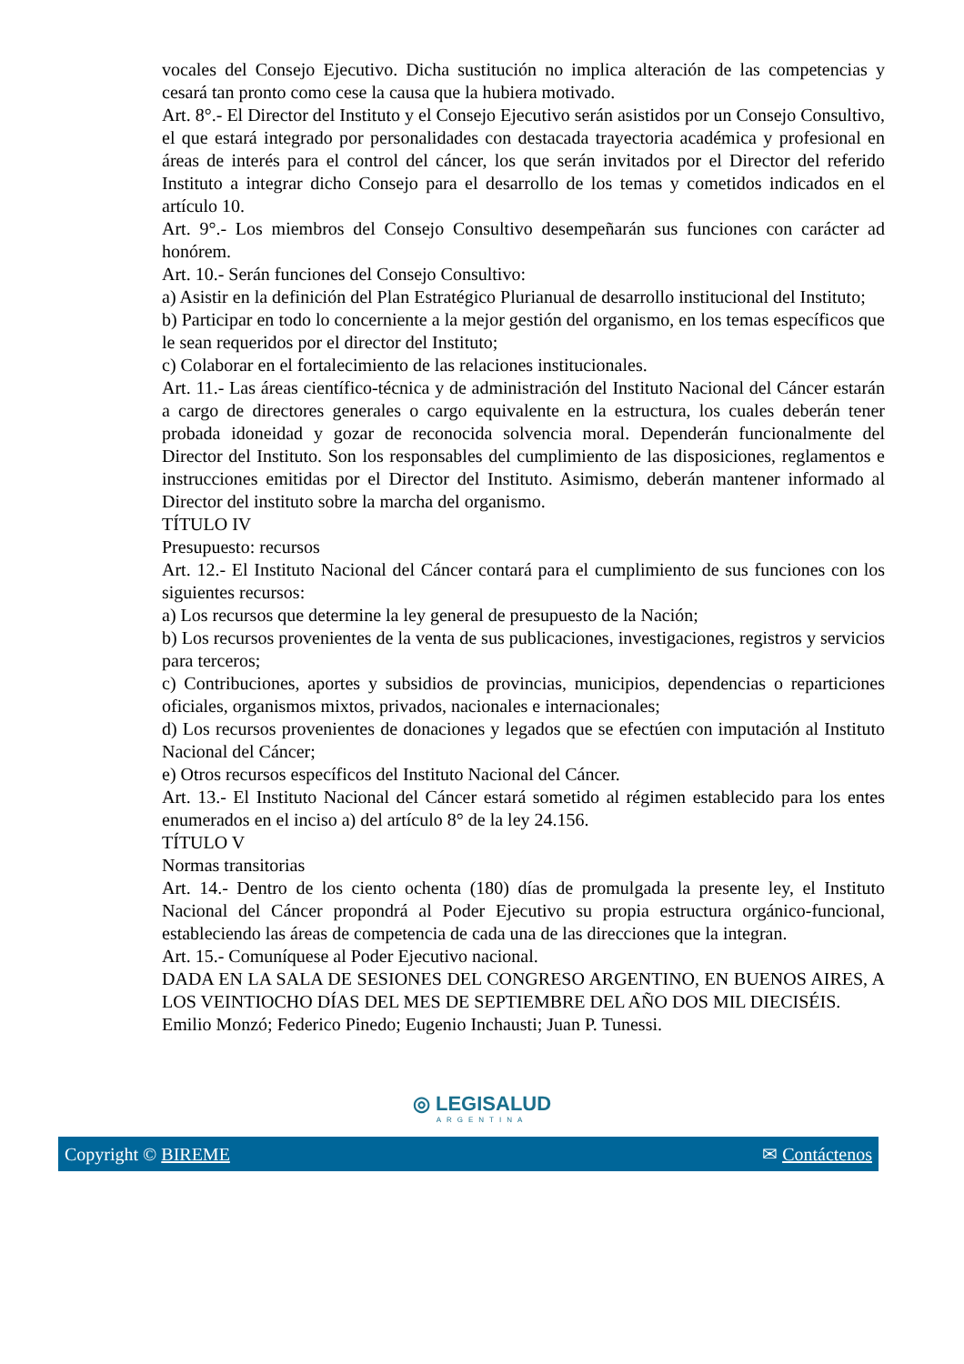vocales del Consejo Ejecutivo. Dicha sustitución no implica alteración de las competencias y cesará tan pronto como cese la causa que la hubiera motivado.
Art. 8°.- El Director del Instituto y el Consejo Ejecutivo serán asistidos por un Consejo Consultivo, el que estará integrado por personalidades con destacada trayectoria académica y profesional en áreas de interés para el control del cáncer, los que serán invitados por el Director del referido Instituto a integrar dicho Consejo para el desarrollo de los temas y cometidos indicados en el artículo 10.
Art. 9°.- Los miembros del Consejo Consultivo desempeñarán sus funciones con carácter ad honórem.
Art. 10.- Serán funciones del Consejo Consultivo:
a) Asistir en la definición del Plan Estratégico Plurianual de desarrollo institucional del Instituto;
b) Participar en todo lo concerniente a la mejor gestión del organismo, en los temas específicos que le sean requeridos por el director del Instituto;
c) Colaborar en el fortalecimiento de las relaciones institucionales.
Art. 11.- Las áreas científico-técnica y de administración del Instituto Nacional del Cáncer estarán a cargo de directores generales o cargo equivalente en la estructura, los cuales deberán tener probada idoneidad y gozar de reconocida solvencia moral. Dependerán funcionalmente del Director del Instituto. Son los responsables del cumplimiento de las disposiciones, reglamentos e instrucciones emitidas por el Director del Instituto. Asimismo, deberán mantener informado al Director del instituto sobre la marcha del organismo.
TÍTULO IV
Presupuesto: recursos
Art. 12.- El Instituto Nacional del Cáncer contará para el cumplimiento de sus funciones con los siguientes recursos:
a) Los recursos que determine la ley general de presupuesto de la Nación;
b) Los recursos provenientes de la venta de sus publicaciones, investigaciones, registros y servicios para terceros;
c) Contribuciones, aportes y subsidios de provincias, municipios, dependencias o reparticiones oficiales, organismos mixtos, privados, nacionales e internacionales;
d) Los recursos provenientes de donaciones y legados que se efectúen con imputación al Instituto Nacional del Cáncer;
e) Otros recursos específicos del Instituto Nacional del Cáncer.
Art. 13.- El Instituto Nacional del Cáncer estará sometido al régimen establecido para los entes enumerados en el inciso a) del artículo 8° de la ley 24.156.
TÍTULO V
Normas transitorias
Art. 14.- Dentro de los ciento ochenta (180) días de promulgada la presente ley, el Instituto Nacional del Cáncer propondrá al Poder Ejecutivo su propia estructura orgánico-funcional, estableciendo las áreas de competencia de cada una de las direcciones que la integran.
Art. 15.- Comuníquese al Poder Ejecutivo nacional.
DADA EN LA SALA DE SESIONES DEL CONGRESO ARGENTINO, EN BUENOS AIRES, A LOS VEINTIOCHO DÍAS DEL MES DE SEPTIEMBRE DEL AÑO DOS MIL DIECISÉIS.
Emilio Monzó; Federico Pinedo; Eugenio Inchausti; Juan P. Tunessi.
◎ LEGISALUD
ARGENTINA
Copyright © BIREME ✉ Contáctenos